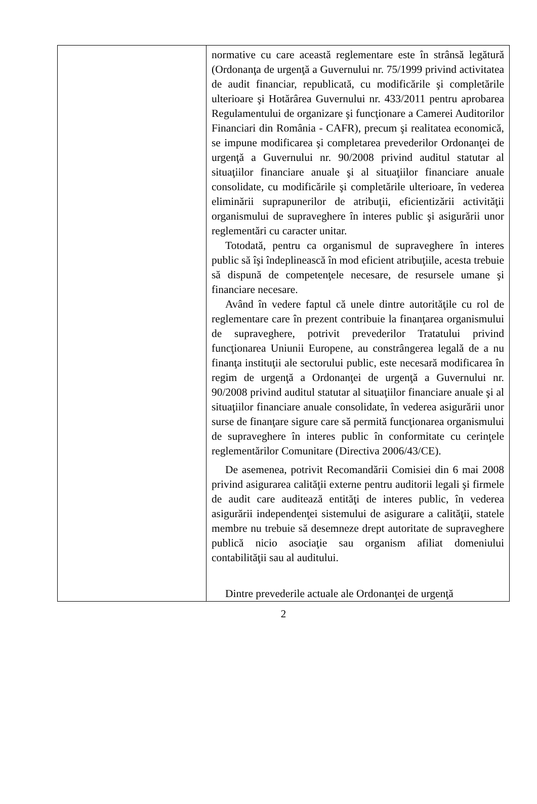| | normative cu care această reglementare este în strânsă legătură (Ordonanţa de urgenţă a Guvernului nr. 75/1999 privind activitatea de audit financiar, republicată, cu modificările şi completările ulterioare şi Hotărârea Guvernului nr. 433/2011 pentru aprobarea Regulamentului de organizare şi funcţionare a Camerei Auditorilor Financiari din România - CAFR), precum şi realitatea economică, se impune modificarea şi completarea prevederilor Ordonanţei de urgenţă a Guvernului nr. 90/2008 privind auditul statutar al situaţiilor financiare anuale şi al situaţiilor financiare anuale consolidate, cu modificările şi completările ulterioare, în vederea eliminării suprapunerilor de atribuţii, eficientizării activităţii organismului de supraveghere în interes public şi asigurării unor reglementări cu caracter unitar. Totodată, pentru ca organismul de supraveghere în interes public să îşi îndeplinească în mod eficient atribuţiile, acesta trebuie să dispună de competenţele necesare, de resursele umane şi financiare necesare. Având în vedere faptul că unele dintre autorităţile cu rol de reglementare care în prezent contribuie la finanţarea organismului de supraveghere, potrivit prevederilor Tratatului privind funcţionarea Uniunii Europene, au constrângerea legală de a nu finanţa instituţii ale sectorului public, este necesară modificarea în regim de urgenţă a Ordonanţei de urgenţă a Guvernului nr. 90/2008 privind auditul statutar al situaţiilor financiare anuale şi al situaţiilor financiare anuale consolidate, în vederea asigurării unor surse de finanţare sigure care să permită funcţionarea organismului de supraveghere în interes public în conformitate cu cerinţele reglementărilor Comunitare (Directiva 2006/43/CE). De asemenea, potrivit Recomandării Comisiei din 6 mai 2008 privind asigurarea calităţii externe pentru auditorii legali şi firmele de audit care auditează entităţi de interes public, în vederea asigurării independenţei sistemului de asigurare a calităţii, statele membre nu trebuie să desemneze drept autoritate de supraveghere publică nicio asociaţie sau organism afiliat domeniului contabilităţii sau al auditului. Dintre prevederile actuale ale Ordonanţei de urgenţă |
2